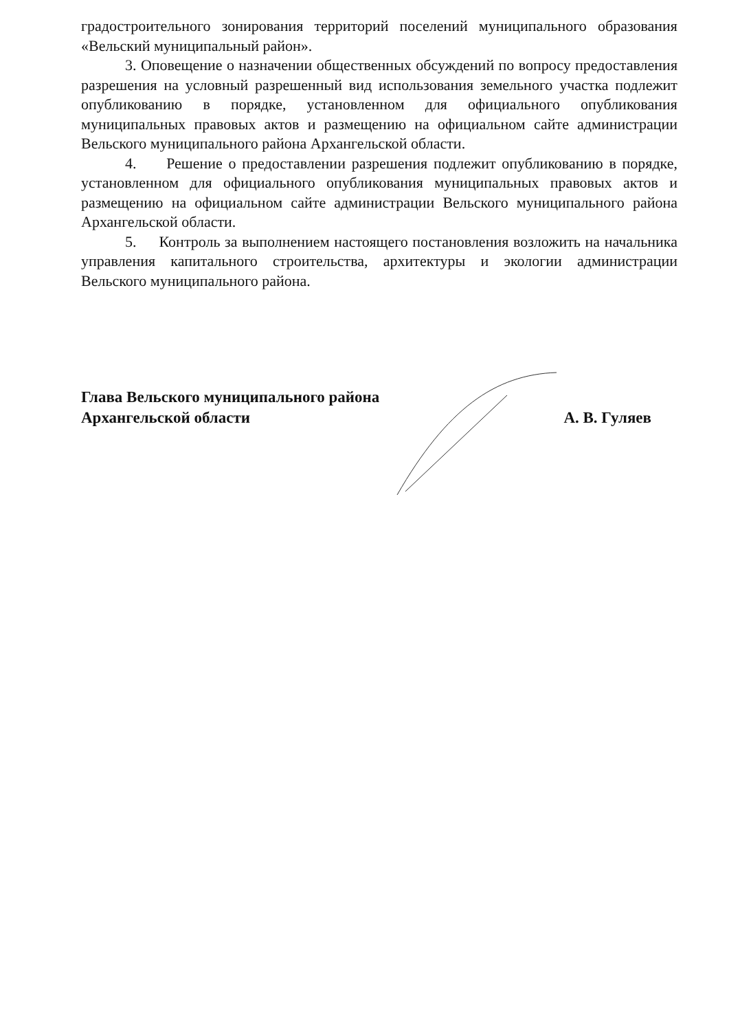градостроительного зонирования территорий поселений муниципального образования «Вельский муниципальный район».
3. Оповещение о назначении общественных обсуждений по вопросу предоставления разрешения на условный разрешенный вид использования земельного участка подлежит опубликованию в порядке, установленном для официального опубликования муниципальных правовых актов и размещению на официальном сайте администрации Вельского муниципального района Архангельской области.
4. Решение о предоставлении разрешения подлежит опубликованию в порядке, установленном для официального опубликования муниципальных правовых актов и размещению на официальном сайте администрации Вельского муниципального района Архангельской области.
5. Контроль за выполнением настоящего постановления возложить на начальника управления капитального строительства, архитектуры и экологии администрации Вельского муниципального района.
Глава Вельского муниципального района
Архангельской области
А. В. Гуляев